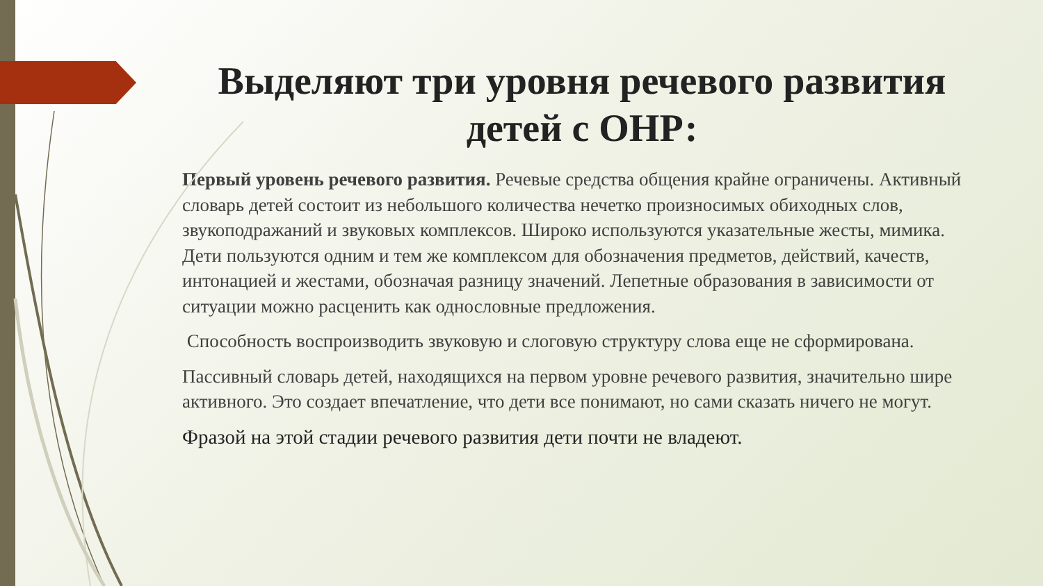Выделяют три уровня речевого развития детей с ОНР:
Первый уровень речевого развития. Речевые средства общения крайне ограничены. Активный словарь детей состоит из небольшого количества нечетко произносимых обиходных слов, звукоподражаний и звуковых комплексов. Широко используются указательные жесты, мимика. Дети пользуются одним и тем же комплексом для обозначения предметов, действий, качеств, интонацией и жестами, обозначая разницу значений. Лепетные образования в зависимости от ситуации можно расценить как однословные предложения.
Способность воспроизводить звуковую и слоговую структуру слова еще не сформирована.
Пассивный словарь детей, находящихся на первом уровне речевого развития, значительно шире активного. Это создает впечатление, что дети все понимают, но сами сказать ничего не могут.
Фразой на этой стадии речевого развития дети почти не владеют.